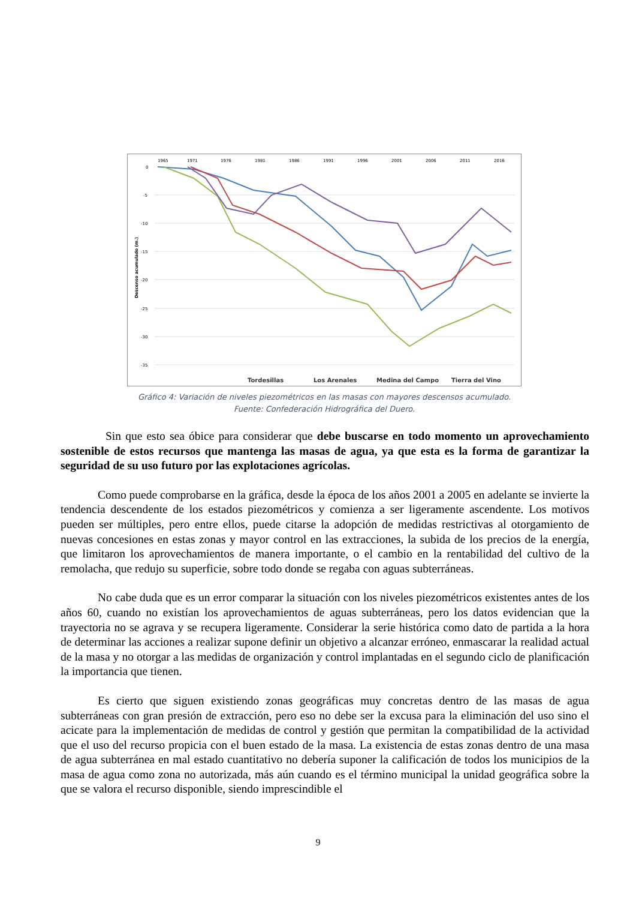1965
1971
1976
1981
1986
1991
1996
2001
2006
2011
2016
0
-5
-10
-15
-20
-25
-30
-35
Descenso acumulado (m.)
Tordesillas
Los Arenales
Medina del Campo
Tierra del Vino
Gráfico 4: Variación de niveles piezométricos en las masas con mayores descensos acumulado.
Fuente: Confederación Hidrográfica del Duero.
Sin que esto sea óbice para considerar que debe buscarse en todo momento un aprovechamiento sostenible de estos recursos que mantenga las masas de agua, ya que esta es la forma de garantizar la seguridad de su uso futuro por las explotaciones agrícolas.
Como puede comprobarse en la gráfica, desde la época de los años 2001 a 2005 en adelante se invierte la tendencia descendente de los estados piezométricos y comienza a ser ligeramente ascendente. Los motivos pueden ser múltiples, pero entre ellos, puede citarse la adopción de medidas restrictivas al otorgamiento de nuevas concesiones en estas zonas y mayor control en las extracciones, la subida de los precios de la energía, que limitaron los aprovechamientos de manera importante, o el cambio en la rentabilidad del cultivo de la remolacha, que redujo su superficie, sobre todo donde se regaba con aguas subterráneas.
No cabe duda que es un error comparar la situación con los niveles piezométricos existentes antes de los años 60, cuando no existían los aprovechamientos de aguas subterráneas, pero los datos evidencian que la trayectoria no se agrava y se recupera ligeramente. Considerar la serie histórica como dato de partida a la hora de determinar las acciones a realizar supone definir un objetivo a alcanzar erróneo, enmascarar la realidad actual de la masa y no otorgar a las medidas de organización y control implantadas en el segundo ciclo de planificación la importancia que tienen.
Es cierto que siguen existiendo zonas geográficas muy concretas dentro de las masas de agua subterráneas con gran presión de extracción, pero eso no debe ser la excusa para la eliminación del uso sino el acicate para la implementación de medidas de control y gestión que permitan la compatibilidad de la actividad que el uso del recurso propicia con el buen estado de la masa. La existencia de estas zonas dentro de una masa de agua subterránea en mal estado cuantitativo no debería suponer la calificación de todos los municipios de la masa de agua como zona no autorizada, más aún cuando es el término municipal la unidad geográfica sobre la que se valora el recurso disponible, siendo imprescindible el
9